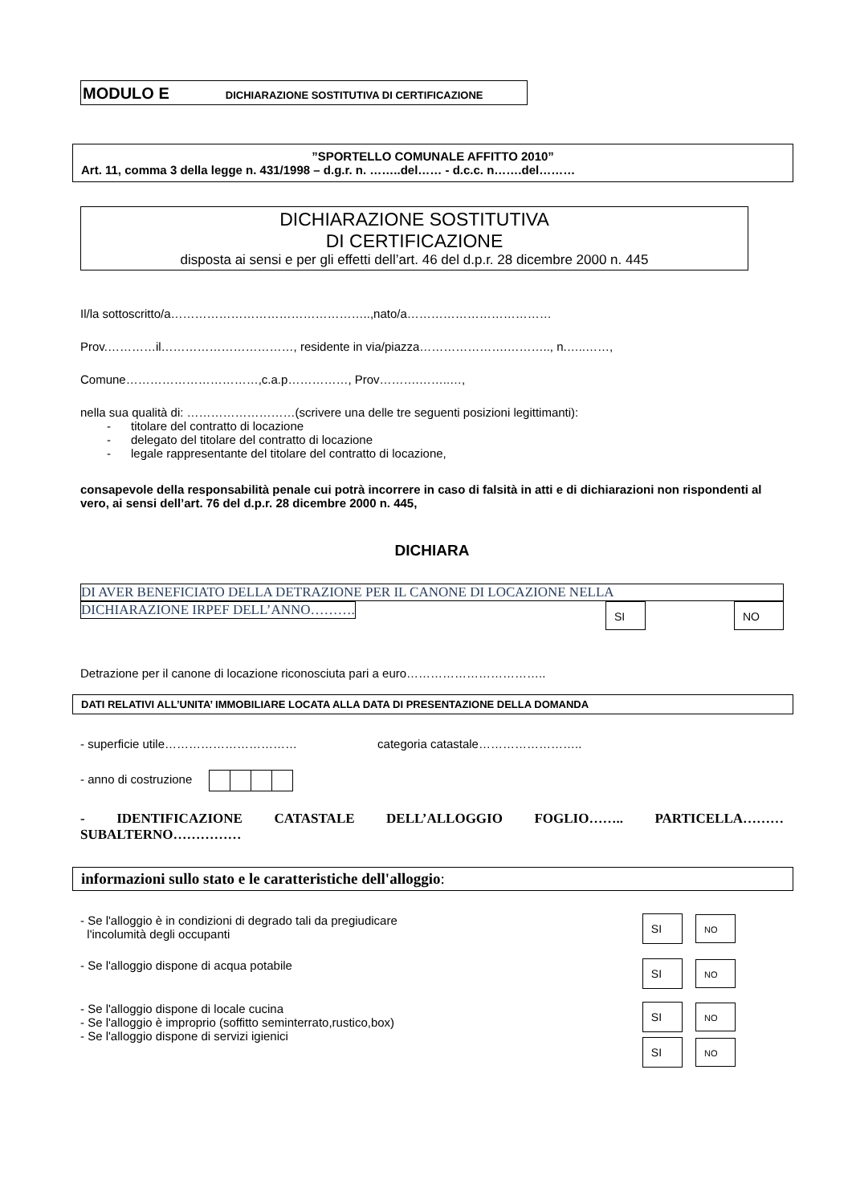MODULO E DICHIARAZIONE SOSTITUTIVA DI CERTIFICAZIONE
”SPORTELLO COMUNALE AFFITTO 2010”
Art. 11, comma 3 della legge n. 431/1998 – d.g.r. n. ……..del…… - d.c.c. n…….del………
DICHIARAZIONE SOSTITUTIVA
DI CERTIFICAZIONE
disposta ai sensi e per gli effetti dell’art. 46 del d.p.r. 28 dicembre 2000 n. 445
Il/la sottoscritto/a…………………………………………..,nato/a………………………………
Prov.…………il……………………………, residente in via/piazza………………….……….., n.…..……,
Comune……………………………,c.a.p……………, Prov……….……..…,
nella sua qualità di: ………………………(scrivere una delle tre seguenti posizioni legittimanti):
- titolare del contratto di locazione
- delegato del titolare del contratto di locazione
- legale rappresentante del titolare del contratto di locazione,
consapevole della responsabilità penale cui potrà incorrere in caso di falsità in atti e di dichiarazioni non rispondenti al vero, ai sensi dell’art. 76 del d.p.r. 28 dicembre 2000 n. 445,
DICHIARA
DI AVER BENEFICIATO DELLA DETRAZIONE PER IL CANONE DI LOCAZIONE NELLA
DICHIARAZIONE IRPEF DELL’ANNO………. SI NO
Detrazione per il canone di locazione riconosciuta pari a euro……………………………..
DATI RELATIVI ALL’UNITA’ IMMOBILIARE LOCATA ALLA DATA DI PRESENTAZIONE DELLA DOMANDA
- superficie utile…………………………… categoria catastale……………………..
- anno di costruzione
- IDENTIFICAZIONE CATASTALE DELL’ALLOGGIO FOGLIO…….. PARTICELLA……… SUBALTERNO……………
informazioni sullo stato e le caratteristiche dell'alloggio:
- Se l'alloggio è in condizioni di degrado tali da pregiudicare
l'incolumità degli occupanti
SI NO
- Se l'alloggio dispone di acqua potabile
SI NO
- Se l'alloggio dispone di locale cucina
- Se l'alloggio è improprio (soffitto seminterrato,rustico,box)
- Se l'alloggio dispone di servizi igienici
SI NO
SI NO